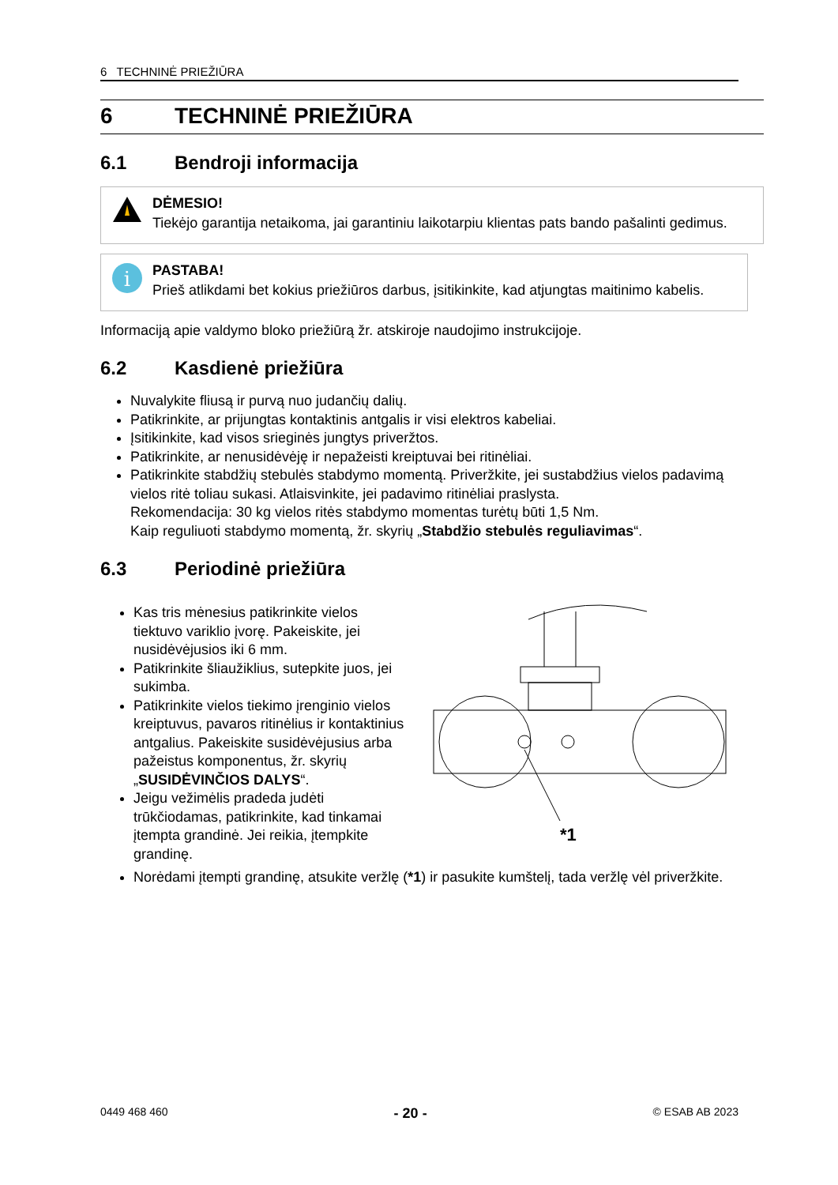6 TECHNINĖ PRIEŽIŪRA
6 TECHNINĖ PRIEŽIŪRA
6.1 Bendroji informacija
DĖMESIO!
Tiekėjo garantija netaikoma, jai garantiniu laikotarpiu klientas pats bando pašalinti gedimus.
i
PASTABA!
Prieš atlikdami bet kokius priežiūros darbus, įsitikinkite, kad atjungtas maitinimo kabelis.
Informaciją apie valdymo bloko priežiūrą žr. atskiroje naudojimo instrukcijoje.
6.2 Kasdienė priežiūra
Nuvalykite fliusą ir purvą nuo judančių dalių.
Patikrinkite, ar prijungtas kontaktinis antgalis ir visi elektros kabeliai.
Įsitikinkite, kad visos srieginės jungtys priveržtos.
Patikrinkite, ar nenusidėvėję ir nepažeisti kreiptuvai bei ritinėliai.
Patikrinkite stabdžių stebulės stabdymo momentą. Priveržkite, jei sustabdžius vielos padavimą vielos ritė toliau sukasi. Atlaisvinkite, jei padavimo ritinėliai praslysta.
Rekomendacija: 30 kg vielos ritės stabdymo momentas turėtų būti 1,5 Nm.
Kaip reguliuoti stabdymo momentą, žr. skyrių „Stabdžio stebulės reguliavimas“.
6.3 Periodinė priežiūra
Kas tris mėnesius patikrinkite vielos tiektuvo variklio įvorę. Pakeiskite, jei nusidėvėjusios iki 6 mm.
Patikrinkite šliaužiklius, sutepkite juos, jei sukimba.
Patikrinkite vielos tiekimo įrenginio vielos kreiptuvus, pavaros ritinėlius ir kontaktinius antgalius. Pakeiskite susidėvėjusius arba pažeistus komponentus, žr. skyrių „SUSIDĖVINČIOS DALYS“.
Jeigu vežimėlis pradeda judėti trūkčiodamas, patikrinkite, kad tinkamai įtempta grandinė. Jei reikia, įtempkite grandinę.
*1
Norėdami įtempti grandinę, atsukite veržlę (*1) ir pasukite kumštelį, tada veržlę vėl priveržkite.
0449 468 460 - 20 - © ESAB AB 2023